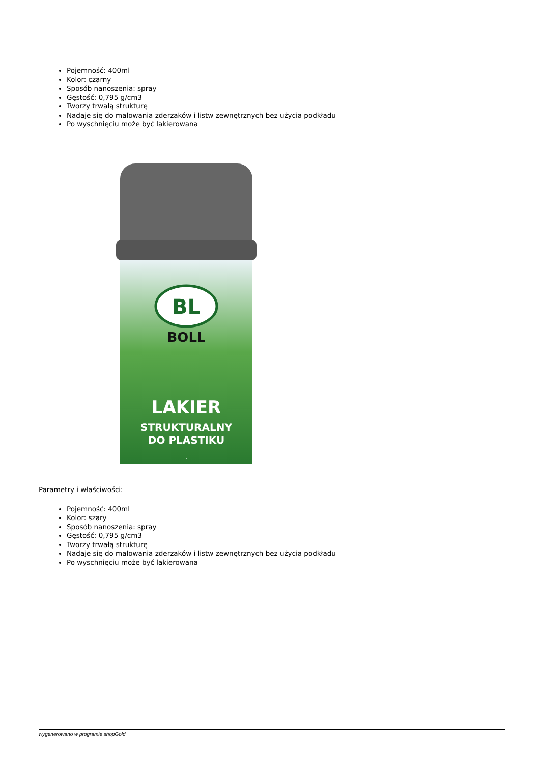Pojemność: 400ml
Kolor: czarny
Sposób nanoszenia: spray
Gęstość: 0,795 g/cm3
Tworzy trwałą strukturę
Nadaje się do malowania zderzaków i listw zewnętrznych bez użycia podkładu
Po wyschnięciu może być lakierowana
BL
BOLL
.
LAKIER
STRUKTURALNY
DO PLASTIKU
Parametry i właściwości:
Pojemność: 400ml
Kolor: szary
Sposób nanoszenia: spray
Gęstość: 0,795 g/cm3
Tworzy trwałą strukturę
Nadaje się do malowania zderzaków i listw zewnętrznych bez użycia podkładu
Po wyschnięciu może być lakierowana
wygenerowano w programie shopGold